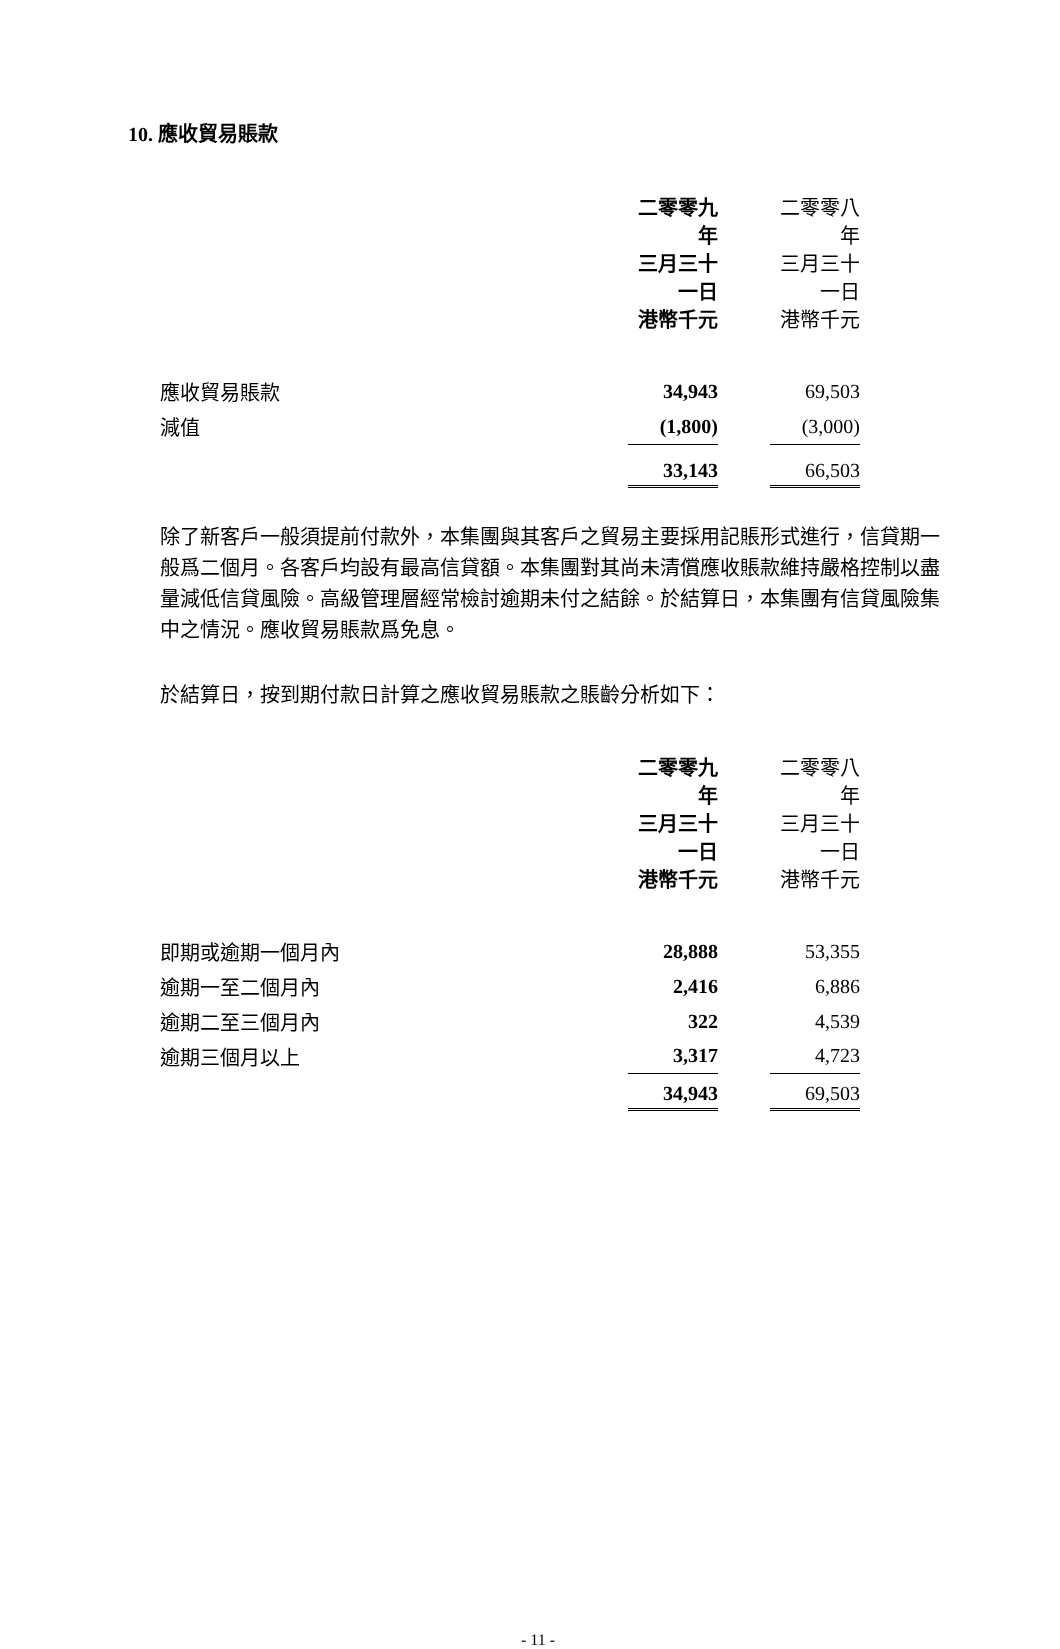10. 應收貿易賬款
| | 二零零九年 三月三十一日 港幣千元 | | 二零零八年 三月三十一日 港幣千元 |
| --- | --- | --- | --- |
| 應收貿易賬款 | 34,943 | | 69,503 |
| 減值 | (1,800) | | (3,000) |
| | 33,143 | | 66,503 |
除了新客戶一般須提前付款外，本集團與其客戶之貿易主要採用記賬形式進行，信貸期一般爲二個月。各客戶均設有最高信貸額。本集團對其尚未清償應收賬款維持嚴格控制以盡量減低信貸風險。高級管理層經常檢討逾期未付之結餘。於結算日，本集團有信貸風險集中之情況。應收貿易賬款爲免息。
於結算日，按到期付款日計算之應收貿易賬款之賬齡分析如下：
| | 二零零九年 三月三十一日 港幣千元 | | 二零零八年 三月三十一日 港幣千元 |
| --- | --- | --- | --- |
| 即期或逾期一個月內 | 28,888 | | 53,355 |
| 逾期一至二個月內 | 2,416 | | 6,886 |
| 逾期二至三個月內 | 322 | | 4,539 |
| 逾期三個月以上 | 3,317 | | 4,723 |
| | 34,943 | | 69,503 |
- 11 -